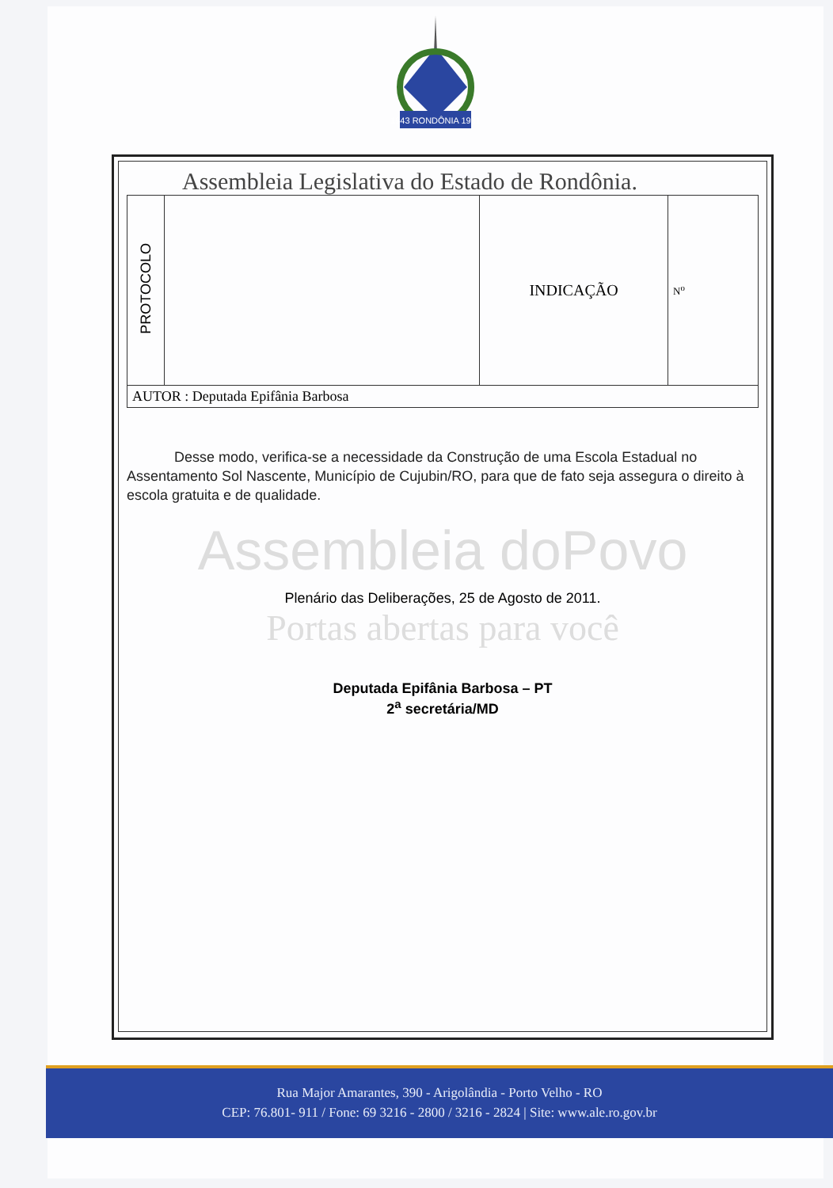1943 RONDÔNIA 1981
Assembleia Legislativa do Estado de Rondônia.
| PROTOCOLO | | INDICAÇÃO | N<sup>o</sup> |
| AUTOR : Deputada Epifânia Barbosa | | | |
Desse modo, verifica-se a necessidade da Construção de uma Escola Estadual no Assentamento Sol Nascente, Município de Cujubin/RO, para que de fato seja assegura o direito à escola gratuita e de qualidade.
Assembleia doPovo
Plenário das Deliberações, 25 de Agosto de 2011.
Portas abertas para você
Deputada Epifânia Barbosa – PT
2<sup>a</sup> secretária/MD
Rua Major Amarantes, 390 - Arigolândia - Porto Velho - RO
CEP: 76.801- 911 / Fone: 69 3216 - 2800 / 3216 - 2824 | Site: www.ale.ro.gov.br